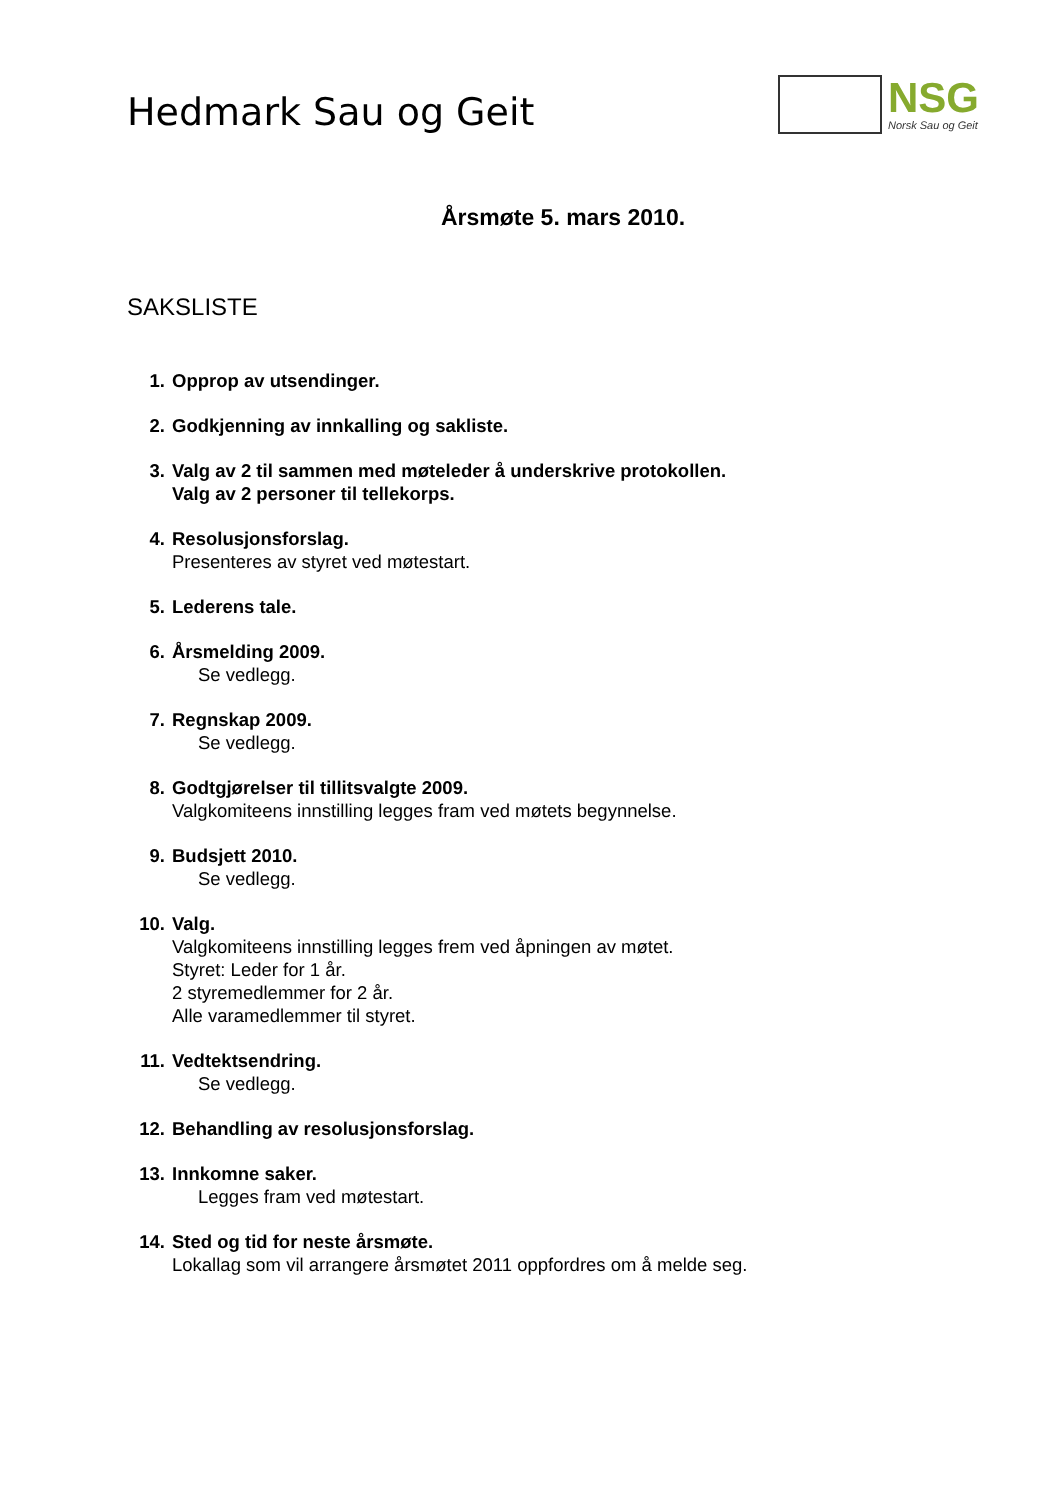Hedmark Sau og Geit
NSG
Norsk Sau og Geit
Årsmøte 5. mars 2010.
SAKSLISTE
1. Opprop av utsendinger.
2. Godkjenning av innkalling og sakliste.
3. Valg av 2 til sammen med møteleder å underskrive protokollen.
Valg av 2 personer til tellekorps.
4. Resolusjonsforslag.
Presenteres av styret ved møtestart.
5. Lederens tale.
6. Årsmelding 2009.
Se vedlegg.
7. Regnskap 2009.
Se vedlegg.
8. Godtgjørelser til tillitsvalgte 2009.
Valgkomiteens innstilling legges fram ved møtets begynnelse.
9. Budsjett 2010.
Se vedlegg.
10. Valg.
Valgkomiteens innstilling legges frem ved åpningen av møtet.
Styret: Leder for 1 år.
2 styremedlemmer for 2 år.
Alle varamedlemmer til styret.
11. Vedtektsendring.
Se vedlegg.
12. Behandling av resolusjonsforslag.
13. Innkomne saker.
Legges fram ved møtestart.
14. Sted og tid for neste årsmøte.
Lokallag som vil arrangere årsmøtet 2011 oppfordres om å melde seg.